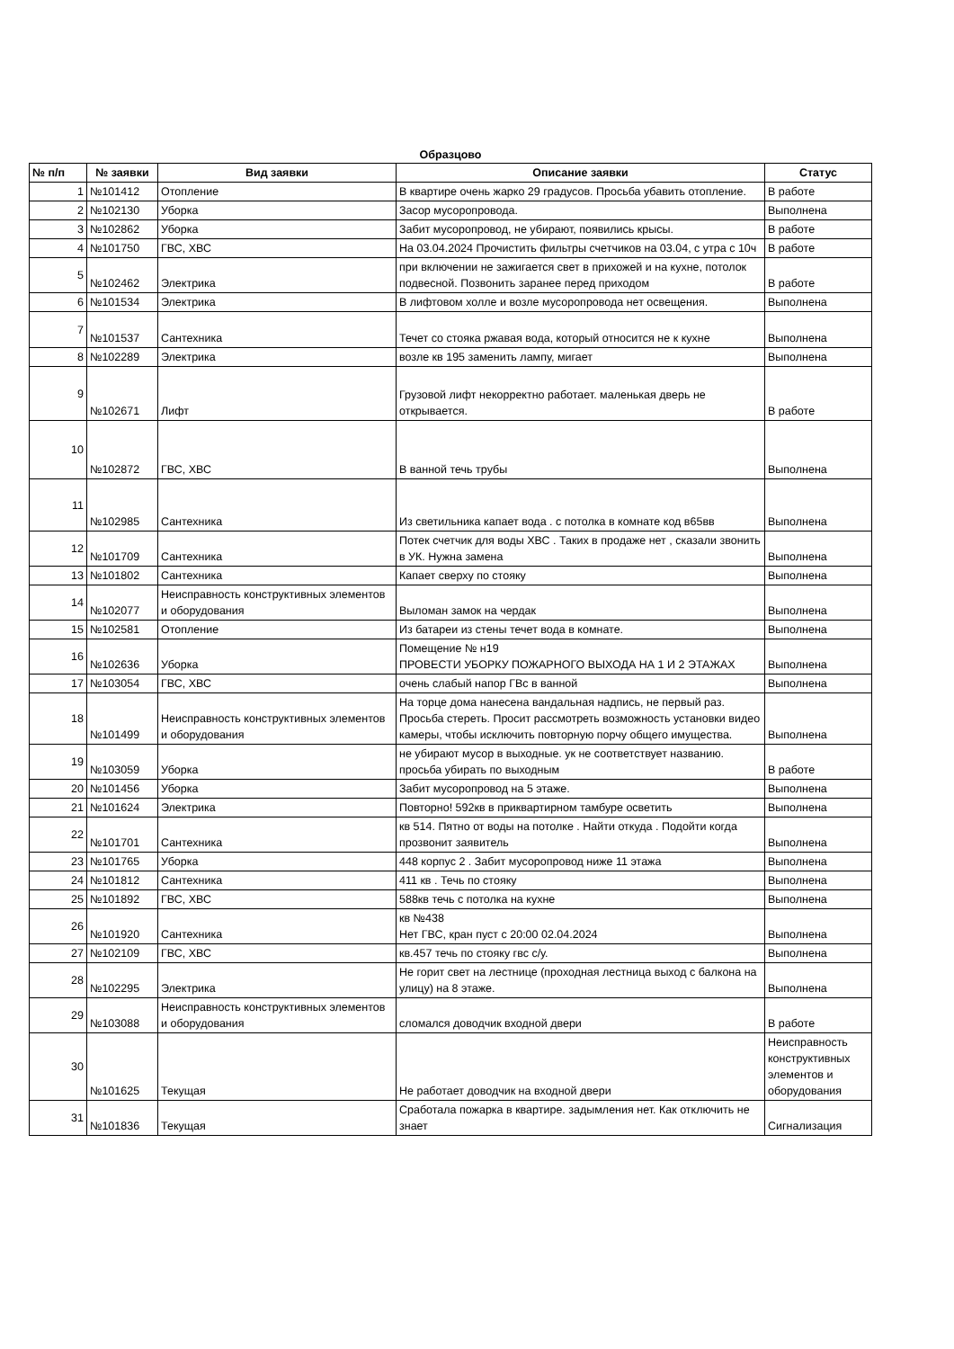Образцово
| № п/п | № заявки | Вид заявки | Описание заявки | Статус |
| --- | --- | --- | --- | --- |
| 1 | №101412 | Отопление | В квартире очень жарко 29 градусов. Просьба убавить отопление. | В работе |
| 2 | №102130 | Уборка | Засор мусоропровода. | Выполнена |
| 3 | №102862 | Уборка | Забит мусоропровод, не убирают, появились крысы. | В работе |
| 4 | №101750 | ГВС, ХВС | На 03.04.2024 Прочистить фильтры счетчиков на 03.04, с утра с 10ч | В работе |
| 5 | №102462 | Электрика | при включении не зажигается свет в прихожей и на кухне, потолок подвесной. Позвонить заранее перед приходом | В работе |
| 6 | №101534 | Электрика | В лифтовом холле и возле мусоропровода нет освещения. | Выполнена |
| 7 | №101537 | Сантехника | Течет со стояка ржавая вода, который относится не к кухне | Выполнена |
| 8 | №102289 | Электрика | возле кв 195 заменить лампу, мигает | Выполнена |
| 9 | №102671 | Лифт | Грузовой лифт некорректно работает. маленькая дверь не открывается. | В работе |
| 10 | №102872 | ГВС, ХВС | В ванной течь трубы | Выполнена |
| 11 | №102985 | Сантехника | Из светильника капает вода . с потолка в комнате код в65вв | Выполнена |
| 12 | №101709 | Сантехника | Потек счетчик для воды ХВС . Таких в продаже нет , сказали звонить в УК. Нужна замена | Выполнена |
| 13 | №101802 | Сантехника | Капает сверху по стояку | Выполнена |
| 14 | №102077 | Неисправность конструктивных элементов и оборудования | Выломан замок на чердак | Выполнена |
| 15 | №102581 | Отопление | Из батареи из стены течет вода в комнате. | Выполнена |
| 16 | №102636 | Уборка | Помещение № н19 ПРОВЕСТИ УБОРКУ ПОЖАРНОГО ВЫХОДА НА 1 И 2 ЭТАЖАХ | Выполнена |
| 17 | №103054 | ГВС, ХВС | очень слабый напор ГВс в ванной | Выполнена |
| 18 | №101499 | Неисправность конструктивных элементов и оборудования | На торце дома нанесена вандальная надпись, не первый раз. Просьба стереть. Просит рассмотреть возможность установки видео камеры, чтобы исключить повторную порчу общего имущества. | Выполнена |
| 19 | №103059 | Уборка | не убирают мусор в выходные. ук не соответствует названию. просьба убирать по выходным | В работе |
| 20 | №101456 | Уборка | Забит мусоропровод на 5 этаже. | Выполнена |
| 21 | №101624 | Электрика | Повторно! 592кв в приквартирном тамбуре осветить | Выполнена |
| 22 | №101701 | Сантехника | кв 514. Пятно от воды на потолке . Найти откуда . Подойти когда прозвонит заявитель | Выполнена |
| 23 | №101765 | Уборка | 448 корпус 2 . Забит мусоропровод ниже 11 этажа | Выполнена |
| 24 | №101812 | Сантехника | 411 кв . Течь по стояку | Выполнена |
| 25 | №101892 | ГВС, ХВС | 588кв течь с потолка на кухне | Выполнена |
| 26 | №101920 | Сантехника | кв №438 Нет ГВС, кран пуст с 20:00 02.04.2024 | Выполнена |
| 27 | №102109 | ГВС, ХВС | кв.457 течь по стояку гвс с/у. | Выполнена |
| 28 | №102295 | Электрика | Не горит свет на лестнице (проходная лестница выход с балкона на улицу) на 8 этаже. | Выполнена |
| 29 | №103088 | Неисправность конструктивных элементов и оборудования | сломался доводчик входной двери | В работе |
| 30 | №101625 | Текущая | Не работает доводчик на входной двери | Неисправность конструктивных элементов и оборудования |
| 31 | №101836 | Текущая | Сработала пожарка в квартире. задымления нет. Как отключить не знает | Сигнализация |